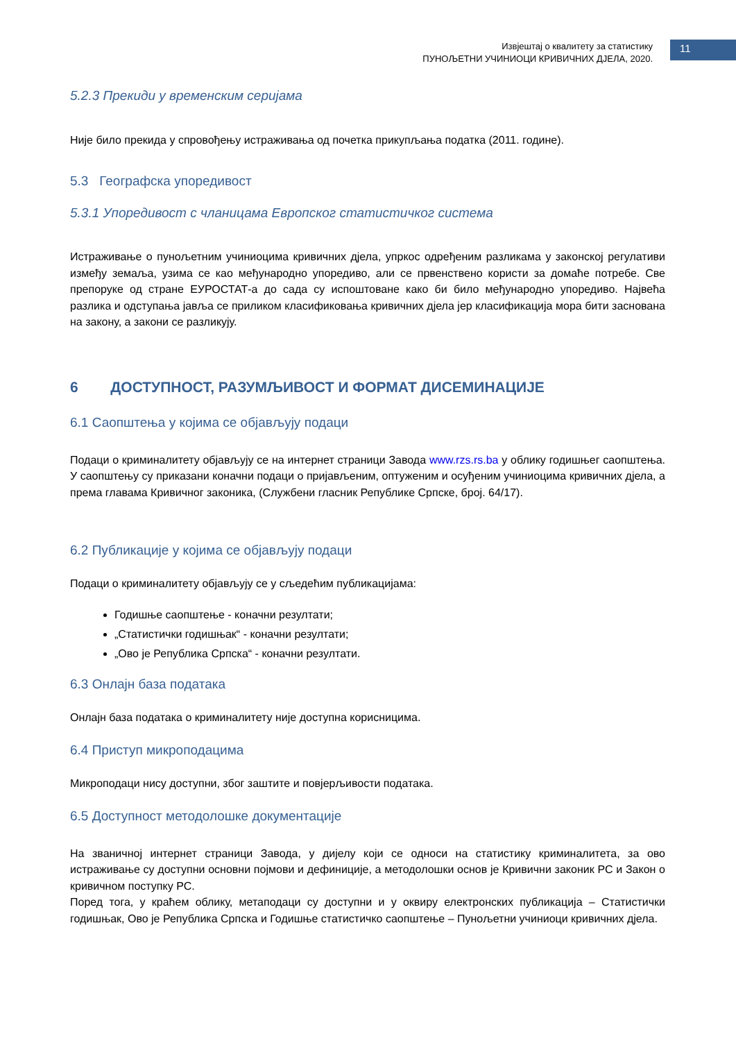Извјештај о квалитету за статистику
ПУНОЉЕТНИ УЧИНИОЦИ КРИВИЧНИХ ДЈЕЛА, 2020.
11
5.2.3 Прекиди у временским серијама
Није било прекида у спровођењу истраживања од почетка прикупљања податка (2011. године).
5.3 Географска упоредивост
5.3.1 Упоредивост с чланицама Европског статистичког система
Истраживање о пунољетним учиниоцима кривичних дјела, упркос одређеним разликама у законској регулативи између земаља, узима се као међународно упоредиво, али се првенствено користи за домаће потребе. Све препоруке од стране ЕУРОСТАТ-а до сада су испоштоване како би било међународно упоредиво. Највећа разлика и одступања јавља се приликом класификовања кривичних дјела јер класификација мора бити заснована на закону, а закони се разликују.
6 ДОСТУПНОСТ, РАЗУМЉИВОСТ И ФОРМАТ ДИСЕМИНАЦИЈЕ
6.1 Саопштења у којима се објављују подаци
Подаци о криминалитету објављују се на интернет страници Завода www.rzs.rs.ba у облику годишњег саопштења. У саопштењу су приказани коначни подаци о пријављеним, оптуженим и осуђеним учиниоцима кривичних дјела, а према главама Кривичног законика, (Службени гласник Републике Српске, број. 64/17).
6.2 Публикације у којима се објављују подаци
Подаци о криминалитету објављују се у сљедећим публикацијама:
Годишње саопштење - коначни резултати;
„Статистички годишњак“ - коначни резултати;
„Ово је Република Српска“ - коначни резултати.
6.3 Онлајн база података
Онлајн база података о криминалитету није доступна корисницима.
6.4 Приступ микроподацима
Микроподаци нису доступни, због заштите и повјерљивости података.
6.5 Доступност методолошке документације
На званичној интернет страници Завода, у дијелу који се односи на статистику криминалитета, за ово истраживање су доступни основни појмови и дефиниције, а методолошки основ је Кривични законик РС и Закон о кривичном поступку РС.
Поред тога, у краћем облику, метаподаци су доступни и у оквиру електронских публикација – Статистички годишњак, Ово је Република Српска и Годишње статистичко саопштење – Пунољетни учиниоци кривичних дјела.